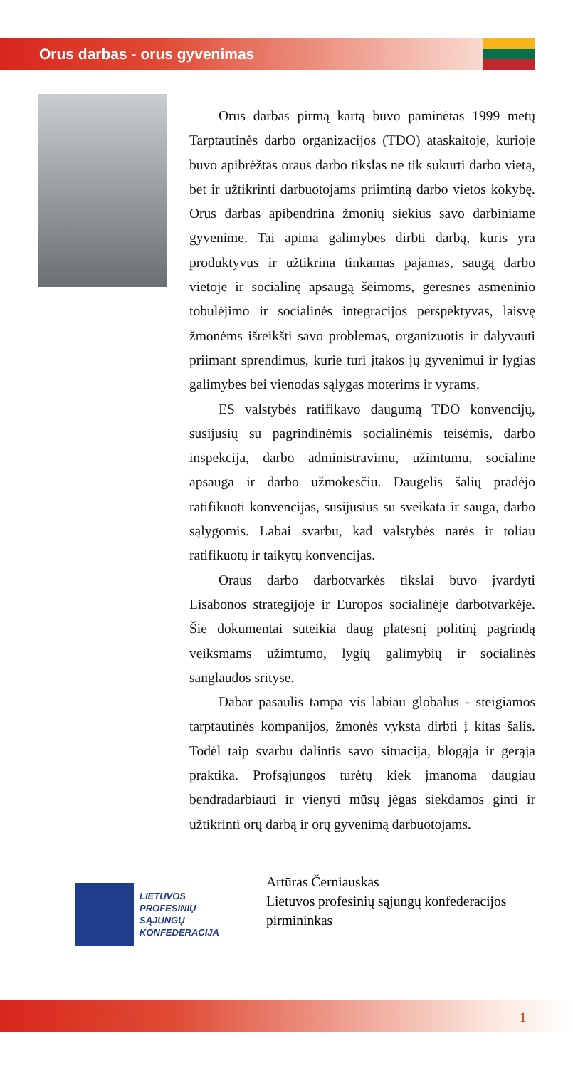Orus darbas - orus gyvenimas
Orus darbas pirmą kartą buvo paminėtas 1999 metų Tarptautinės darbo organizacijos (TDO) ataskaitoje, kurioje buvo apibrėžtas oraus darbo tikslas ne tik sukurti darbo vietą, bet ir užtikrinti darbuotojams priimtiną darbo vietos kokybę. Orus darbas apibendrina žmonių siekius savo darbiniame gyvenime. Tai apima galimybes dirbti darbą, kuris yra produktyvus ir užtikrina tinkamas pajamas, saugą darbo vietoje ir socialinę apsaugą šeimoms, geresnes asmeninio tobulėjimo ir socialinės integracijos perspektyvas, laisvę žmonėms išreikšti savo problemas, organizuotis ir dalyvauti priimant sprendimus, kurie turi įtakos jų gyvenimui ir lygias galimybes bei vienodas sąlygas moterims ir vyrams.
ES valstybės ratifikavo daugumą TDO konvencijų, susijusių su pagrindinėmis socialinėmis teisėmis, darbo inspekcija, darbo administravimu, užimtumu, socialine apsauga ir darbo užmokesčiu. Daugelis šalių pradėjo ratifikuoti konvencijas, susijusius su sveikata ir sauga, darbo sąlygomis. Labai svarbu, kad valstybės narės ir toliau ratifikuotų ir taikytų konvencijas.
Oraus darbo darbotvarkės tikslai buvo įvardyti Lisabonos strategijoje ir Europos socialinėje darbotvarkėje. Šie dokumentai suteikia daug platesnį politinį pagrindą veiksmams užimtumo, lygių galimybių ir socialinės sanglaudos srityse.
Dabar pasaulis tampa vis labiau globalus - steigiamos tarptautinės kompanijos, žmonės vyksta dirbti į kitas šalis. Todėl taip svarbu dalintis savo situacija, blogąja ir gerąja praktika. Profsąjungos turėtų kiek įmanoma daugiau bendradarbiauti ir vienyti mūsų jėgas siekdamos ginti ir užtikrinti orų darbą ir orų gyvenimą darbuotojams.
LIETUVOS
PROFESINIŲ
SĄJUNGŲ
KONFEDERACIJA
Artūras Černiauskas
Lietuvos profesinių sąjungų konfederacijos
pirmininkas
1